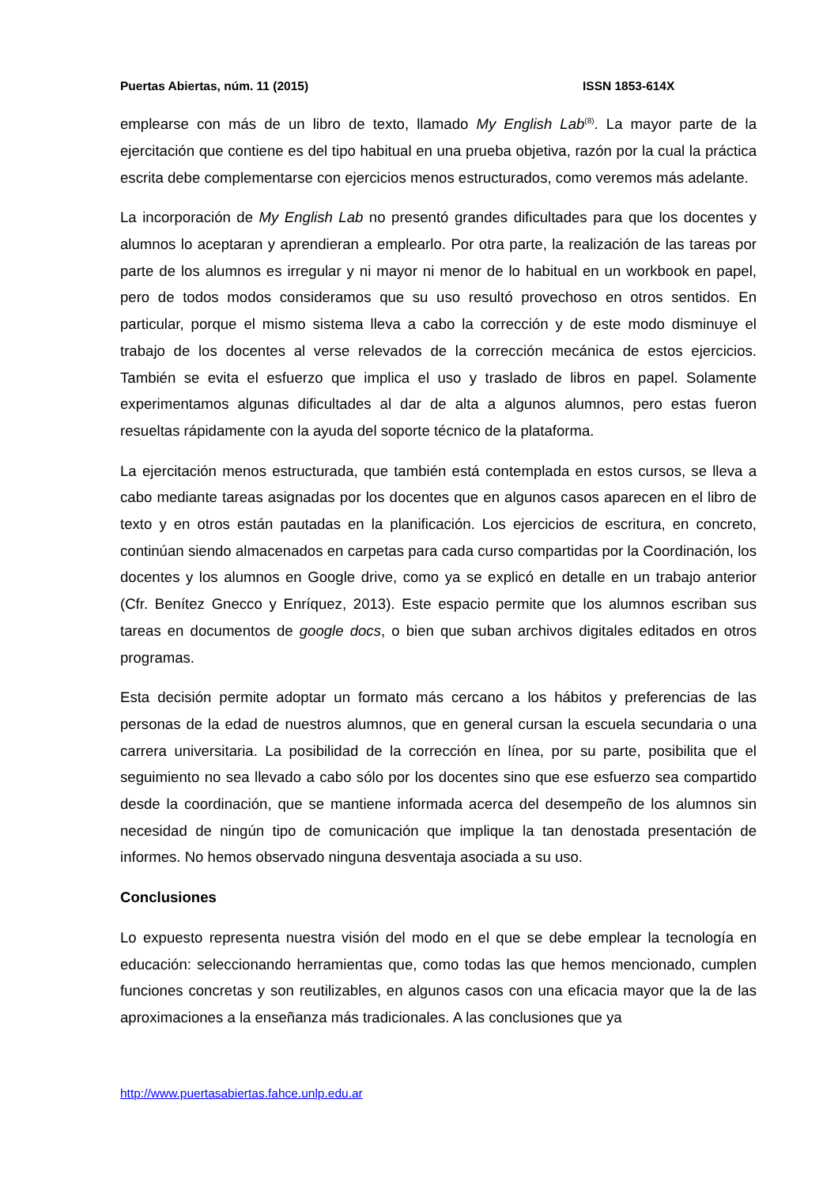Puertas Abiertas, núm. 11 (2015) ISSN 1853-614X
emplearse con más de un libro de texto, llamado My English Lab<sup>(8)</sup>. La mayor parte de la ejercitación que contiene es del tipo habitual en una prueba objetiva, razón por la cual la práctica escrita debe complementarse con ejercicios menos estructurados, como veremos más adelante.
La incorporación de My English Lab no presentó grandes dificultades para que los docentes y alumnos lo aceptaran y aprendieran a emplearlo. Por otra parte, la realización de las tareas por parte de los alumnos es irregular y ni mayor ni menor de lo habitual en un workbook en papel, pero de todos modos consideramos que su uso resultó provechoso en otros sentidos. En particular, porque el mismo sistema lleva a cabo la corrección y de este modo disminuye el trabajo de los docentes al verse relevados de la corrección mecánica de estos ejercicios. También se evita el esfuerzo que implica el uso y traslado de libros en papel. Solamente experimentamos algunas dificultades al dar de alta a algunos alumnos, pero estas fueron resueltas rápidamente con la ayuda del soporte técnico de la plataforma.
La ejercitación menos estructurada, que también está contemplada en estos cursos, se lleva a cabo mediante tareas asignadas por los docentes que en algunos casos aparecen en el libro de texto y en otros están pautadas en la planificación. Los ejercicios de escritura, en concreto, continúan siendo almacenados en carpetas para cada curso compartidas por la Coordinación, los docentes y los alumnos en Google drive, como ya se explicó en detalle en un trabajo anterior (Cfr. Benítez Gnecco y Enríquez, 2013). Este espacio permite que los alumnos escriban sus tareas en documentos de google docs, o bien que suban archivos digitales editados en otros programas.
Esta decisión permite adoptar un formato más cercano a los hábitos y preferencias de las personas de la edad de nuestros alumnos, que en general cursan la escuela secundaria o una carrera universitaria. La posibilidad de la corrección en línea, por su parte, posibilita que el seguimiento no sea llevado a cabo sólo por los docentes sino que ese esfuerzo sea compartido desde la coordinación, que se mantiene informada acerca del desempeño de los alumnos sin necesidad de ningún tipo de comunicación que implique la tan denostada presentación de informes. No hemos observado ninguna desventaja asociada a su uso.
Conclusiones
Lo expuesto representa nuestra visión del modo en el que se debe emplear la tecnología en educación: seleccionando herramientas que, como todas las que hemos mencionado, cumplen funciones concretas y son reutilizables, en algunos casos con una eficacia mayor que la de las aproximaciones a la enseñanza más tradicionales. A las conclusiones que ya
http://www.puertasabiertas.fahce.unlp.edu.ar